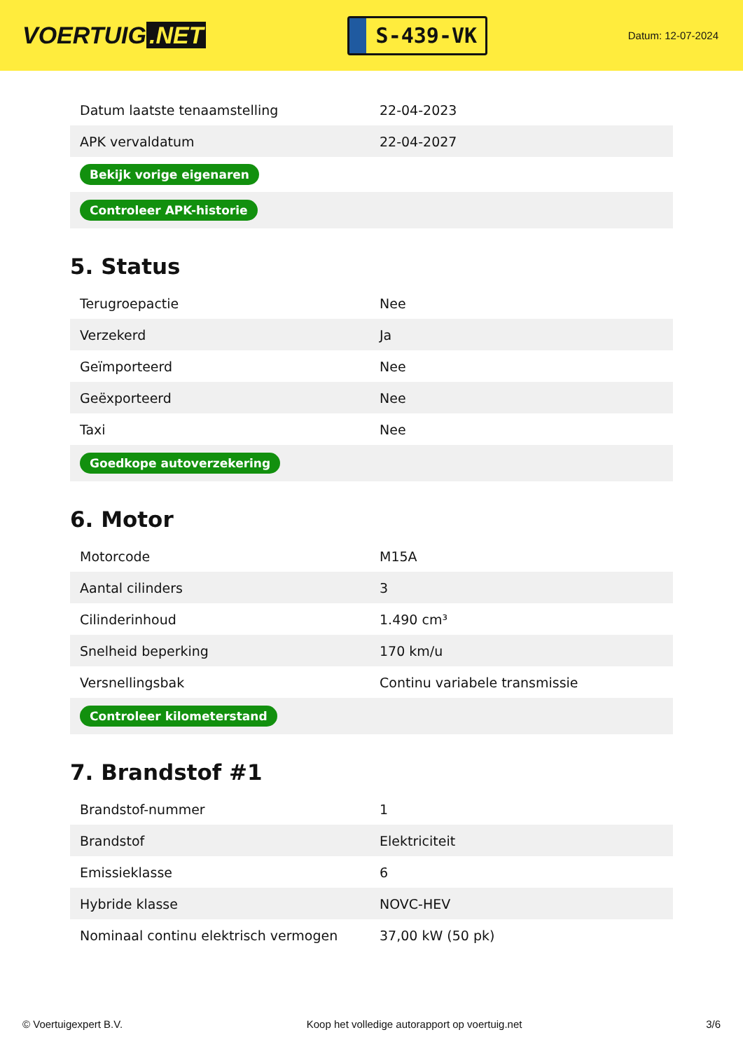VOERTUIG.NET
S-439-VK
Datum: 12-07-2024
| Datum laatste tenaamstelling | 22-04-2023 |
| APK vervaldatum | 22-04-2027 |
| Bekijk vorige eigenaren | |
| Controleer APK-historie | |
5. Status
| Terugroepactie | Nee |
| Verzekerd | Ja |
| Geïmporteerd | Nee |
| Geëxporteerd | Nee |
| Taxi | Nee |
| Goedkope autoverzekering | |
6. Motor
| Motorcode | M15A |
| Aantal cilinders | 3 |
| Cilinderinhoud | 1.490 cm³ |
| Snelheid beperking | 170 km/u |
| Versnellingsbak | Continu variabele transmissie |
| Controleer kilometerstand | |
7. Brandstof #1
| Brandstof-nummer | 1 |
| Brandstof | Elektriciteit |
| Emissieklasse | 6 |
| Hybride klasse | NOVC-HEV |
| Nominaal continu elektrisch vermogen | 37,00 kW (50 pk) |
© Voertuigexpert B.V. Koop het volledige autorapport op voertuig.net 3/6